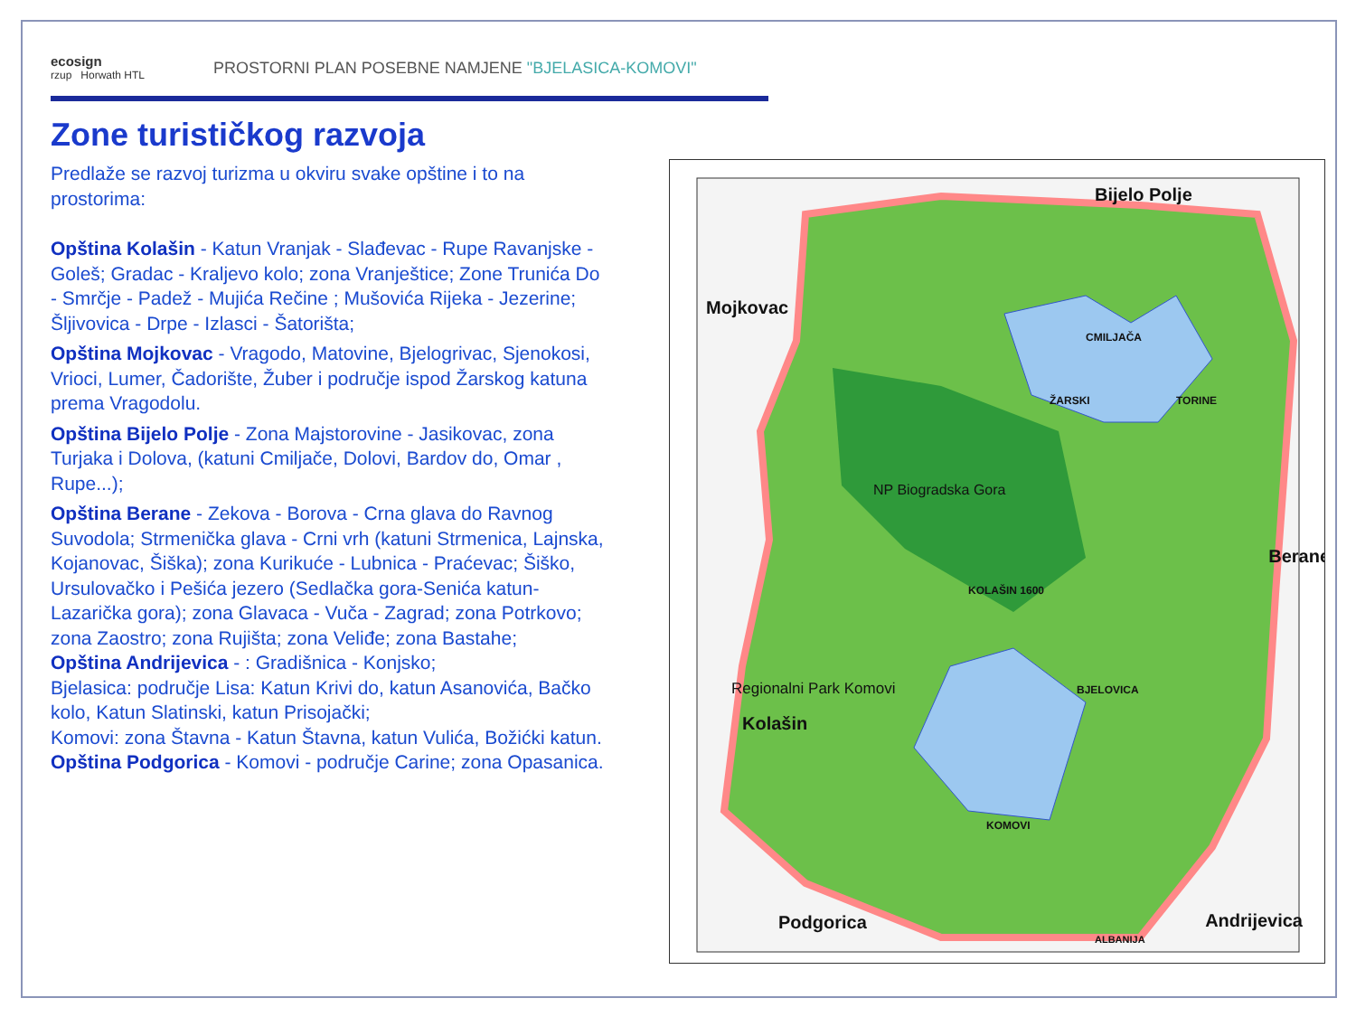ecosign
rzup Horwath HTL
PROSTORNI PLAN POSEBNE NAMJENE "BJELASICA-KOMOVI"
Zone turističkog razvoja
Predlaže se razvoj turizma u okviru svake opštine i to na prostorima:
Opština Kolašin - Katun Vranjak - Slađevac - Rupe Ravanjske - Goleš; Gradac - Kraljevo kolo; zona Vranještice; Zone Trunića Do - Smrčje - Padež - Mujića Rečine ; Mušovića Rijeka - Jezerine; Šljivovica - Drpe - Izlasci - Šatorišta;
Opština Mojkovac - Vragodo, Matovine, Bjelogrivac, Sjenokosi, Vrioci, Lumer, Čadorište, Žuber i područje ispod Žarskog katuna prema Vragodolu.
Opština Bijelo Polje - Zona Majstorovine - Jasikovac, zona Turjaka i Dolova, (katuni Cmiljače, Dolovi, Bardov do, Omar , Rupe...);
Opština Berane - Zekova - Borova - Crna glava do Ravnog Suvodola; Strmenička glava - Crni vrh (katuni Strmenica, Lajnska, Kojanovac, Šiška); zona Kurikuće - Lubnica - Praćevac; Šiško, Ursulovačko i Pešića jezero (Sedlačka gora-Senića katun-Lazarička gora); zona Glavaca - Vuča - Zagrad; zona Potrkovo; zona Zaostro; zona Rujišta; zona Veliđe; zona Bastahe;
Opština Andrijevica - : Gradišnica - Konjsko;
Bjelasica: područje Lisa: Katun Krivi do, katun Asanovića, Bačko kolo, Katun Slatinski, katun Prisojački;
Komovi: zona Štavna - Katun Štavna, katun Vulića, Božićki katun.
Opština Podgorica - Komovi - područje Carine; zona Opasanica.
Bijelo Polje
Mojkovac
Berane
Kolašin
Andrijevica
Podgorica
NP Biogradska Gora
KOLAŠIN 1600
CMILJAČA
ŽARSKI
TORINE
BJELOVICA
KOMOVI
Regionalni Park Komovi
ALBANIJA